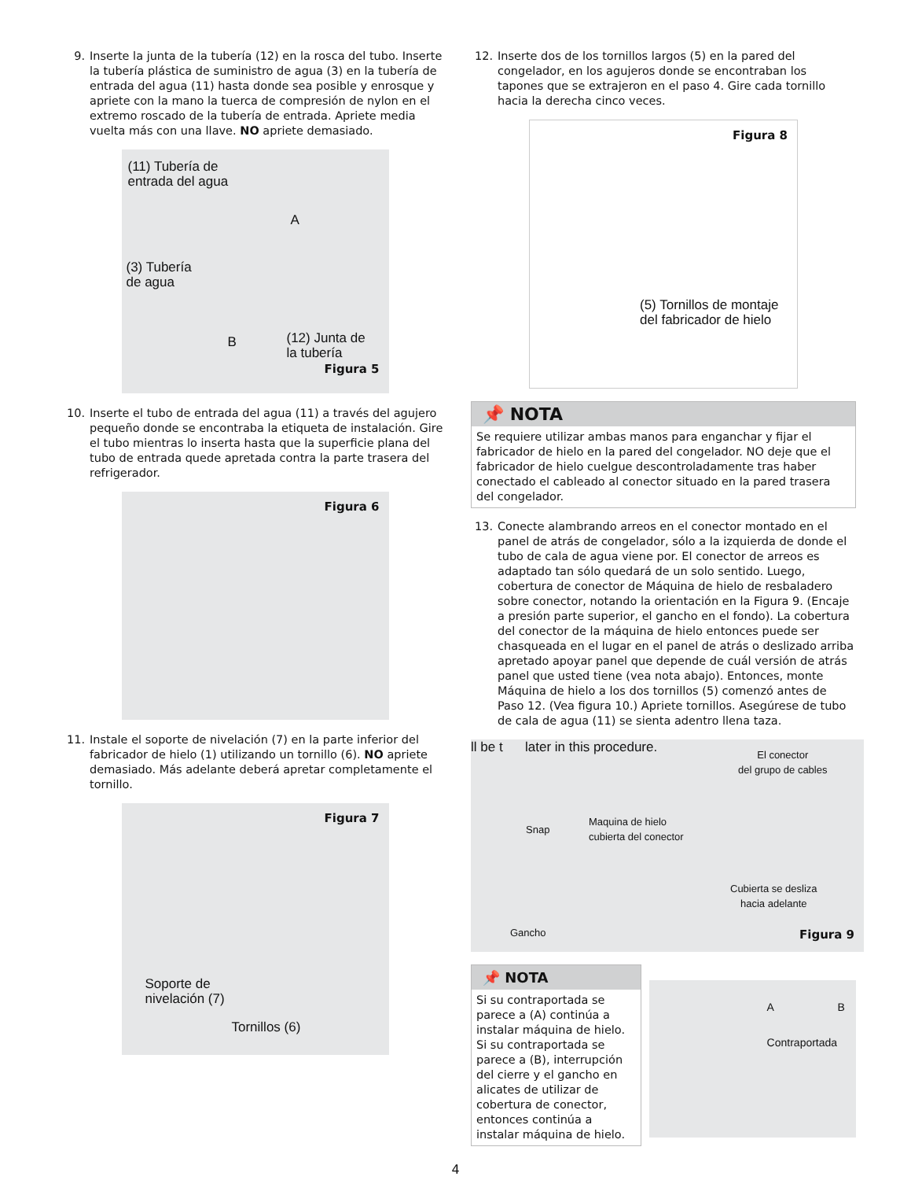9. Inserte la junta de la tubería (12) en la rosca del tubo. Inserte la tubería plástica de suministro de agua (3) en la tubería de entrada del agua (11) hasta donde sea posible y enrosque y apriete con la mano la tuerca de compresión de nylon en el extremo roscado de la tubería de entrada. Apriete media vuelta más con una llave. NO apriete demasiado.
(11) Tubería de
entrada del agua
A
(3) Tubería
de agua
B
(12) Junta de
la tubería
Figura 5
10. Inserte el tubo de entrada del agua (11) a través del agujero pequeño donde se encontraba la etiqueta de instalación. Gire el tubo mientras lo inserta hasta que la superficie plana del tubo de entrada quede apretada contra la parte trasera del refrigerador.
Figura 6
11. Instale el soporte de nivelación (7) en la parte inferior del fabricador de hielo (1) utilizando un tornillo (6). NO apriete demasiado. Más adelante deberá apretar completamente el tornillo.
Figura 7
Soporte de
nivelación (7)
Tornillos (6)
12. Inserte dos de los tornillos largos (5) en la pared del congelador, en los agujeros donde se encontraban los tapones que se extrajeron en el paso 4. Gire cada tornillo hacia la derecha cinco veces.
Figura 8
(5) Tornillos de montaje
del fabricador de hielo
📌 NOTA
Se requiere utilizar ambas manos para enganchar y fijar el fabricador de hielo en la pared del congelador. NO deje que el fabricador de hielo cuelgue descontroladamente tras haber conectado el cableado al conector situado en la pared trasera del congelador.
13. Conecte alambrando arreos en el conector montado en el panel de atrás de congelador, sólo a la izquierda de donde el tubo de cala de agua viene por. El conector de arreos es adaptado tan sólo quedará de un solo sentido. Luego, cobertura de conector de Máquina de hielo de resbaladero sobre conector, notando la orientación en la Figura 9. (Encaje a presión parte superior, el gancho en el fondo). La cobertura del conector de la máquina de hielo entonces puede ser chasqueada en el lugar en el panel de atrás o deslizado arriba apretado apoyar panel que depende de cuál versión de atrás panel que usted tiene (vea nota abajo). Entonces, monte Máquina de hielo a los dos tornillos (5) comenzó antes de Paso 12. (Vea figura 10.) Apriete tornillos. Asegúrese de tubo de cala de agua (11) se sienta adentro llena taza.
ll be t later in this procedure.
Snap
Maquina de hielo
cubierta del conector
El conector
del grupo de cables
Cubierta se desliza
hacia adelante
Gancho Figura 9
📌 NOTA
Si su contraportada se parece a (A) continúa a instalar máquina de hielo. Si su contraportada se parece a (B), interrupción del cierre y el gancho en alicates de utilizar de cobertura de conector, entonces continúa a instalar máquina de hielo.
A B
Contraportada
4